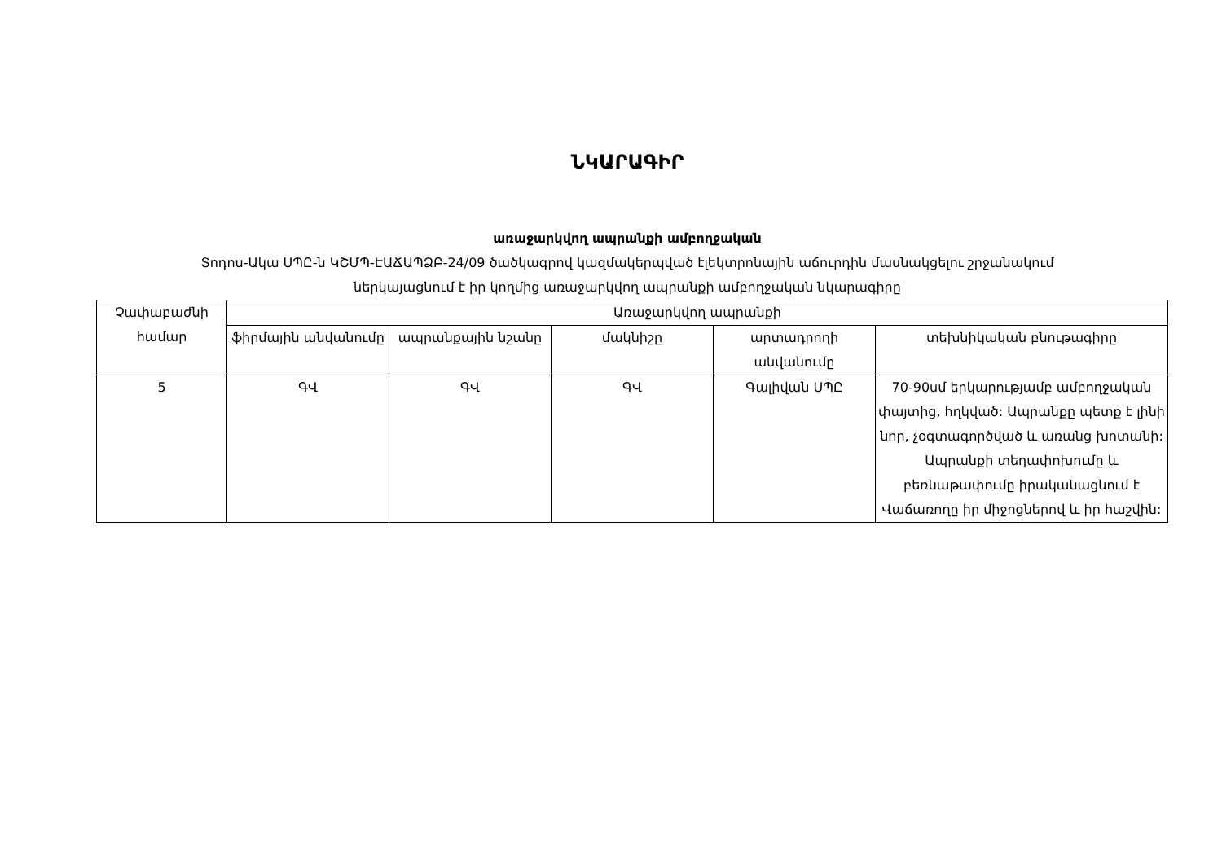ՆԿԱՐԱԳԻՐ
առաջարկվող ապրանքի ամբողջական
Տոդոս-Ակա ՍՊԸ-ն ԿՇՄՊ-ԷԱՃԱՊՁԲ-24/09 ծածկագրով կազմակերպված էլեկտրոնային աճուրդին մասնակցելու շրջանակում
ներկայացնում է իր կողմից առաջարկվող ապրանքի ամբողջական նկարագիրը
| Չափաբաժնի համար | Առաջարկվող ապրանքի | | | | |
| --- | --- | --- | --- | --- | --- |
| | ֆիրմային անվանումը | ապրանքային նշանը | մակնիշը | արտադրողի անվանումը | տեխնիկական բնութագիրը |
| 5 | ԳՎ | ԳՎ | ԳՎ | Գալիվան ՍՊԸ | 70-90սմ երկարությամբ ամբողջական փայտից, հղկված: Ապրանքը պետք է լինի նոր, չօգտագործված և առանց խոտանի: Ապրանքի տեղափոխումը և բեռնաթափումը իրականացնում է Վաճառողը իր միջոցներով և իր հաշվին: |